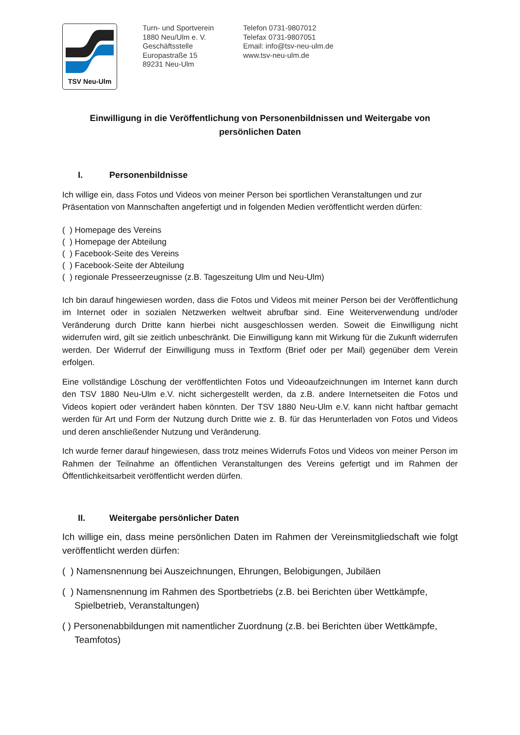TSV Neu-Ulm
Turn- und Sportverein
1880 Neu/Ulm e. V.
Geschäftsstelle
Europastraße 15
89231 Neu-Ulm
Telefon 0731-9807012
Telefax 0731-9807051
Email: info@tsv-neu-ulm.de
www.tsv-neu-ulm.de
Einwilligung in die Veröffentlichung von Personenbildnissen und Weitergabe von persönlichen Daten
I. Personenbildnisse
Ich willige ein, dass Fotos und Videos von meiner Person bei sportlichen Veranstaltungen und zur Präsentation von Mannschaften angefertigt und in folgenden Medien veröffentlicht werden dürfen:
( ) Homepage des Vereins
( ) Homepage der Abteilung
( ) Facebook-Seite des Vereins
( ) Facebook-Seite der Abteilung
( ) regionale Presseerzeugnisse (z.B. Tageszeitung Ulm und Neu-Ulm)
Ich bin darauf hingewiesen worden, dass die Fotos und Videos mit meiner Person bei der Veröffentlichung im Internet oder in sozialen Netzwerken weltweit abrufbar sind. Eine Weiterverwendung und/oder Veränderung durch Dritte kann hierbei nicht ausgeschlossen werden. Soweit die Einwilligung nicht widerrufen wird, gilt sie zeitlich unbeschränkt. Die Einwilligung kann mit Wirkung für die Zukunft widerrufen werden. Der Widerruf der Einwilligung muss in Textform (Brief oder per Mail) gegenüber dem Verein erfolgen.
Eine vollständige Löschung der veröffentlichten Fotos und Videoaufzeichnungen im Internet kann durch den TSV 1880 Neu-Ulm e.V. nicht sichergestellt werden, da z.B. andere Internetseiten die Fotos und Videos kopiert oder verändert haben könnten. Der TSV 1880 Neu-Ulm e.V. kann nicht haftbar gemacht werden für Art und Form der Nutzung durch Dritte wie z. B. für das Herunterladen von Fotos und Videos und deren anschließender Nutzung und Veränderung.
Ich wurde ferner darauf hingewiesen, dass trotz meines Widerrufs Fotos und Videos von meiner Person im Rahmen der Teilnahme an öffentlichen Veranstaltungen des Vereins gefertigt und im Rahmen der Öffentlichkeitsarbeit veröffentlicht werden dürfen.
II. Weitergabe persönlicher Daten
Ich willige ein, dass meine persönlichen Daten im Rahmen der Vereinsmitgliedschaft wie folgt veröffentlicht werden dürfen:
( ) Namensnennung bei Auszeichnungen, Ehrungen, Belobigungen, Jubiläen
( ) Namensnennung im Rahmen des Sportbetriebs (z.B. bei Berichten über Wettkämpfe, Spielbetrieb, Veranstaltungen)
( ) Personenabbildungen mit namentlicher Zuordnung (z.B. bei Berichten über Wettkämpfe, Teamfotos)